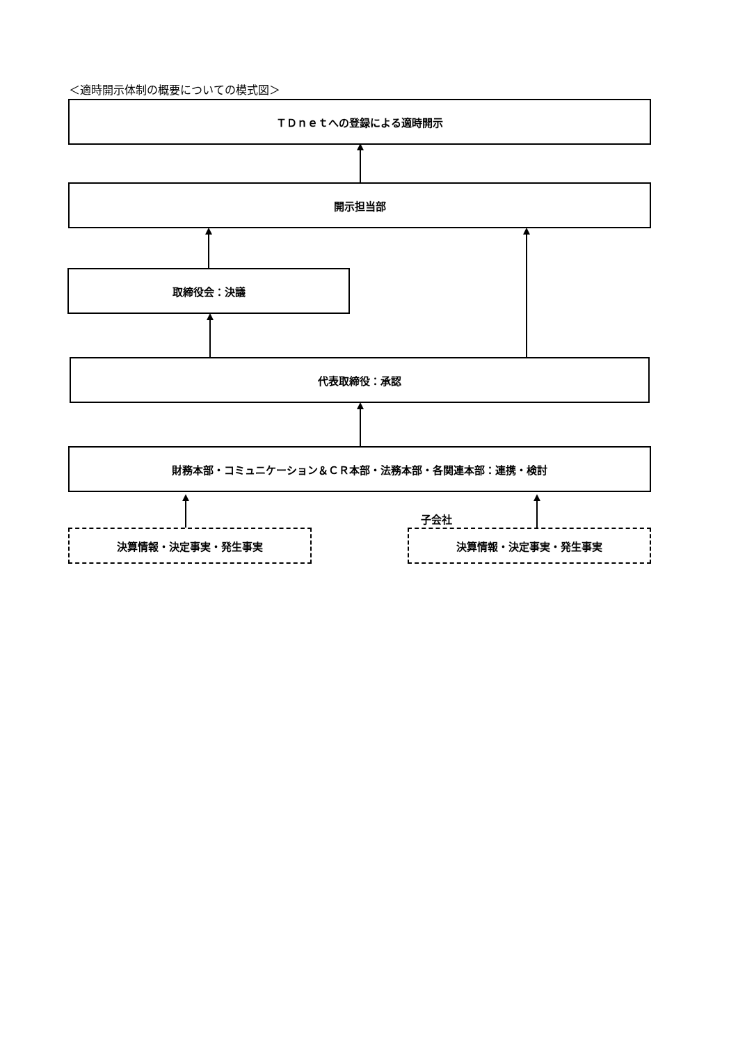＜適時開示体制の概要についての模式図＞
ＴＤｎｅｔへの登録による適時開示
開示担当部
取締役会：決議
代表取締役：承認
財務本部・コミュニケーション＆ＣＲ本部・法務本部・各関連本部：連携・検討
子会社
決算情報・決定事実・発生事実 決算情報・決定事実・発生事実